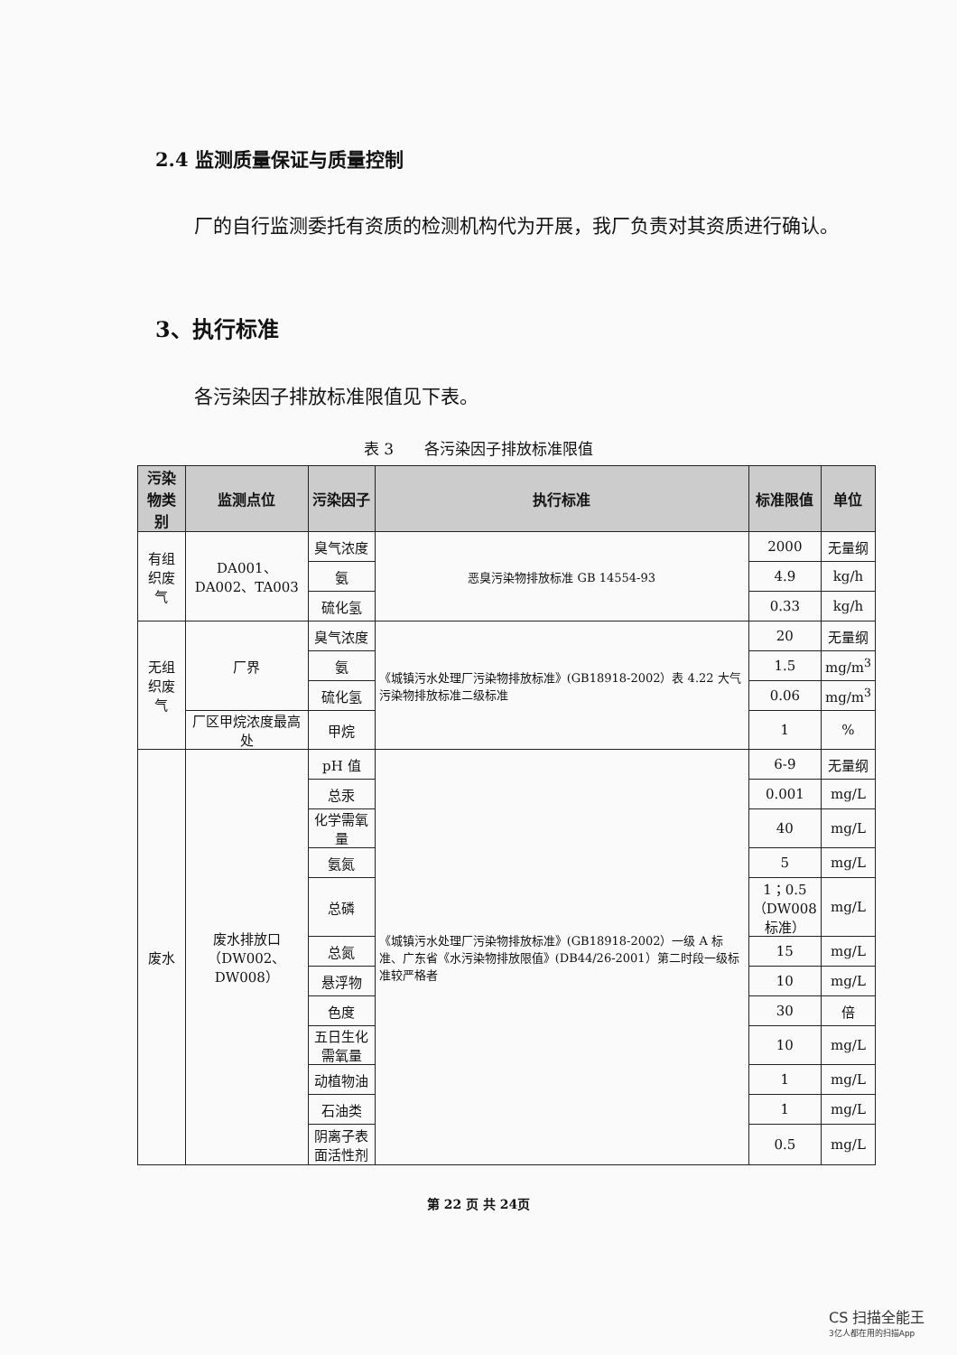2.4 监测质量保证与质量控制
厂的自行监测委托有资质的检测机构代为开展，我厂负责对其资质进行确认。
3、执行标准
各污染因子排放标准限值见下表。
表 3　　各污染因子排放标准限值
| 污染物类别 | 监测点位 | 污染因子 | 执行标准 | 标准限值 | 单位 |
| --- | --- | --- | --- | --- | --- |
| 有组织废气 | DA001、DA002、TA003 | 臭气浓度 | 恶臭污染物排放标准 GB 14554-93 | 2000 | 无量纲 |
| | | 氨 | | 4.9 | kg/h |
| | | 硫化氢 | | 0.33 | kg/h |
| 无组织废气 | 厂界 | 臭气浓度 | 《城镇污水处理厂污染物排放标准》(GB18918-2002）表 4.22 大气污染物排放标准二级标准 | 20 | 无量纲 |
| | | 氨 | | 1.5 | mg/m<sup>3</sup> |
| | | 硫化氢 | | 0.06 | mg/m<sup>3</sup> |
| | 厂区甲烷浓度最高处 | 甲烷 | | 1 | % |
| 废水 | 废水排放口 （DW002、DW008） | pH 值 | 《城镇污水处理厂污染物排放标准》(GB18918-2002）一级 A 标准、广东省《水污染物排放限值》(DB44/26-2001）第二时段一级标准较严格者 | 6-9 | 无量纲 |
| | | 总汞 | | 0.001 | mg/L |
| | | 化学需氧量 | | 40 | mg/L |
| | | 氨氮 | | 5 | mg/L |
| | | 总磷 | | 1；0.5 （DW008 标准） | mg/L |
| | | 总氮 | | 15 | mg/L |
| | | 悬浮物 | | 10 | mg/L |
| | | 色度 | | 30 | 倍 |
| | | 五日生化需氧量 | | 10 | mg/L |
| | | 动植物油 | | 1 | mg/L |
| | | 石油类 | | 1 | mg/L |
| | | 阴离子表面活性剂 | | 0.5 | mg/L |
第 22 页 共 24页
CS 扫描全能王
3亿人都在用的扫描App